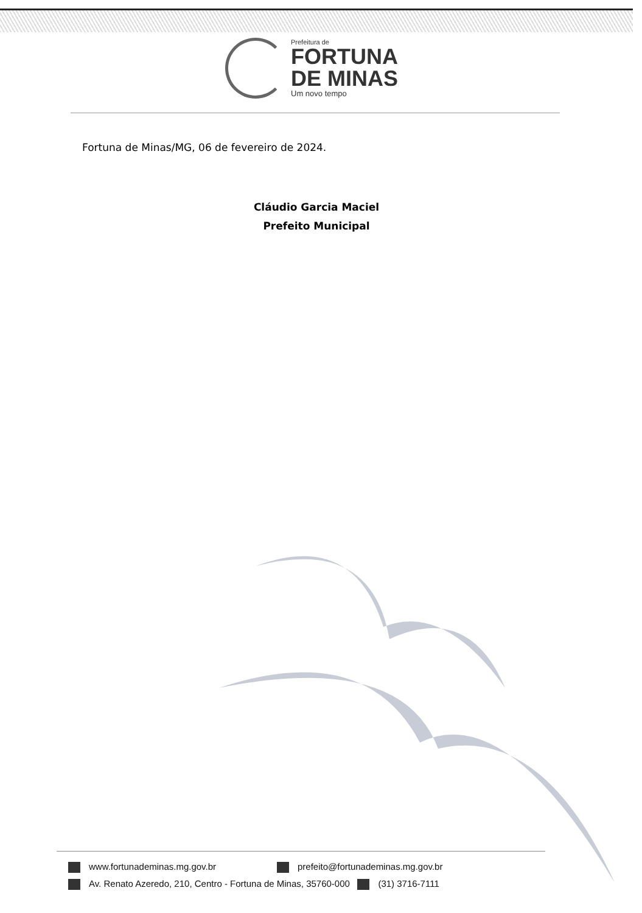Prefeitura de
FORTUNA
DE MINAS
Um novo tempo
Fortuna de Minas/MG, 06 de fevereiro de 2024.
Cláudio Garcia Maciel
Prefeito Municipal
www.fortunademinas.mg.gov.br prefeito@fortunademinas.mg.gov.br
Av. Renato Azeredo, 210, Centro - Fortuna de Minas, 35760-000 (31) 3716-7111